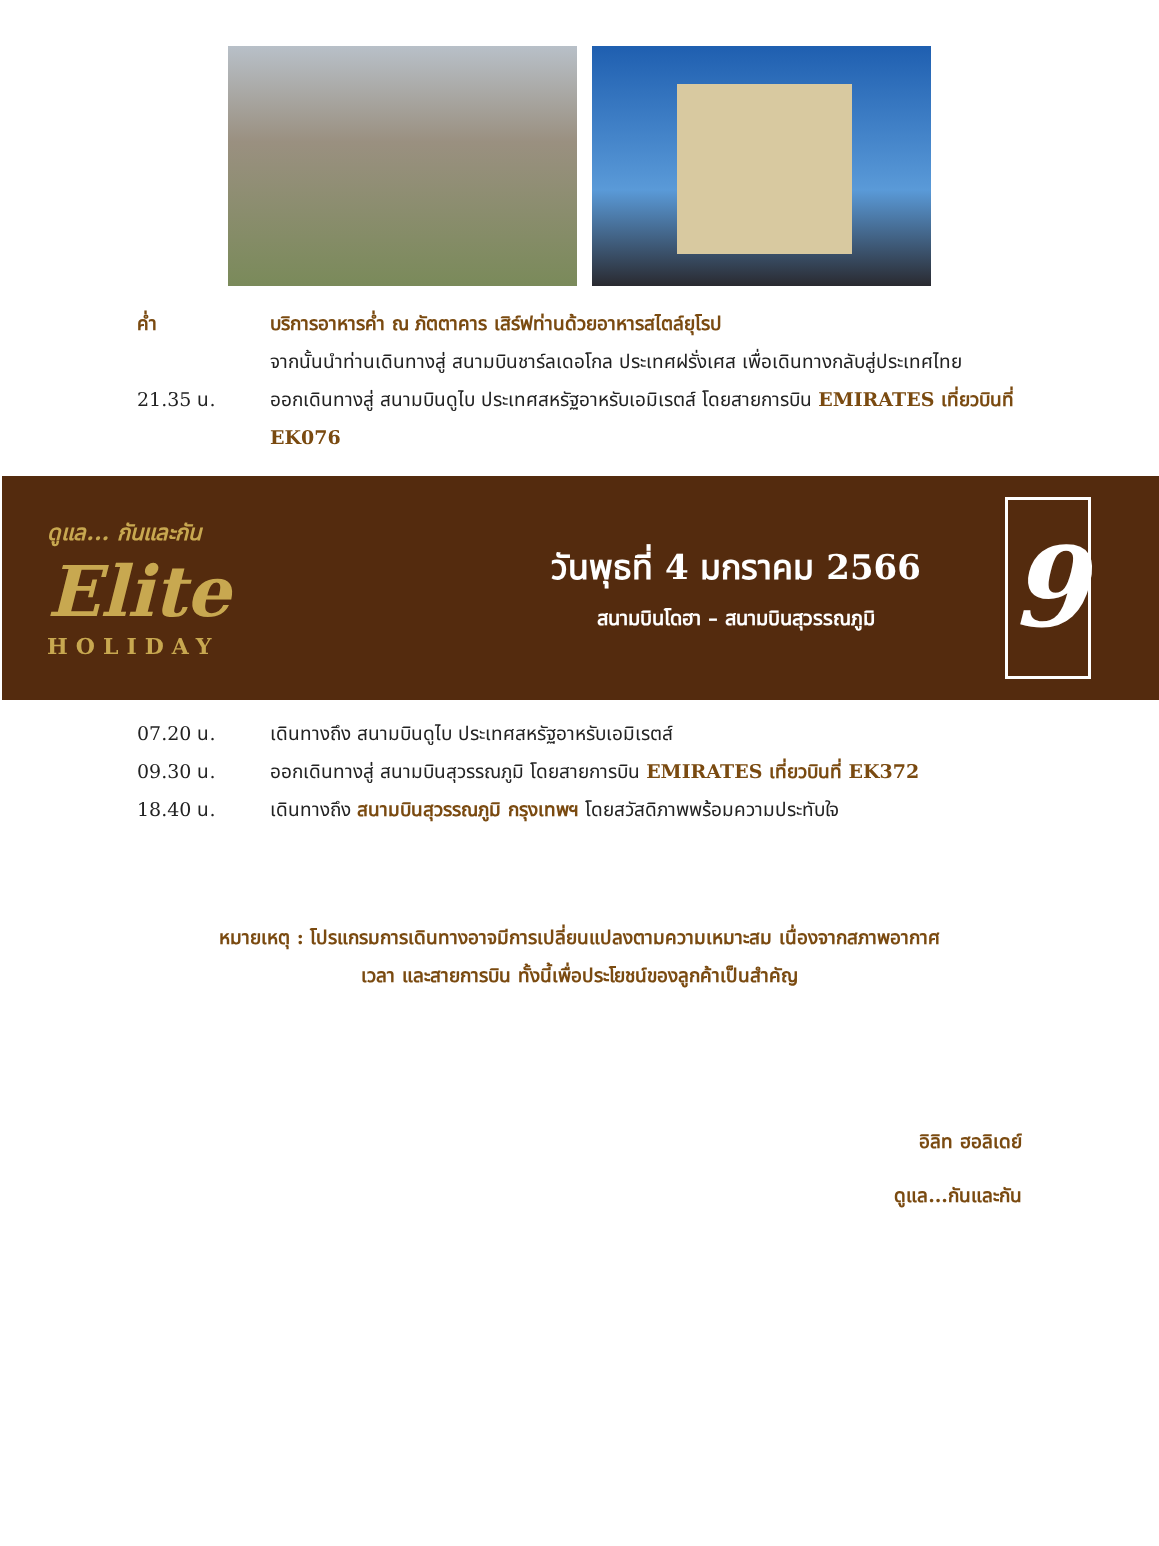ค่ำ บริการอาหารค่ำ ณ ภัตตาคาร เสิร์ฟท่านด้วยอาหารสไตล์ยุโรป
จากนั้นนำท่านเดินทางสู่ สนามบินชาร์ลเดอโกล ประเทศฝรั่งเศส เพื่อเดินทางกลับสู่ประเทศไทย
21.35 น. ออกเดินทางสู่ สนามบินดูไบ ประเทศสหรัฐอาหรับเอมิเรตส์ โดยสายการบิน EMIRATES เที่ยวบินที่ EK076
ดูแล... กันและกัน
Elite
HOLIDAY
วันพุธที่ 4 มกราคม 2566
สนามบินโดฮา – สนามบินสุวรรณภูมิ
9
07.20 น. เดินทางถึง สนามบินดูไบ ประเทศสหรัฐอาหรับเอมิเรตส์
09.30 น. ออกเดินทางสู่ สนามบินสุวรรณภูมิ โดยสายการบิน EMIRATES เที่ยวบินที่ EK372
18.40 น. เดินทางถึง สนามบินสุวรรณภูมิ กรุงเทพฯ โดยสวัสดิภาพพร้อมความประทับใจ
หมายเหตุ : โปรแกรมการเดินทางอาจมีการเปลี่ยนแปลงตามความเหมาะสม เนื่องจากสภาพอากาศ
เวลา และสายการบิน ทั้งนี้เพื่อประโยชน์ของลูกค้าเป็นสำคัญ
อิลิท ฮอลิเดย์
ดูแล...กันและกัน